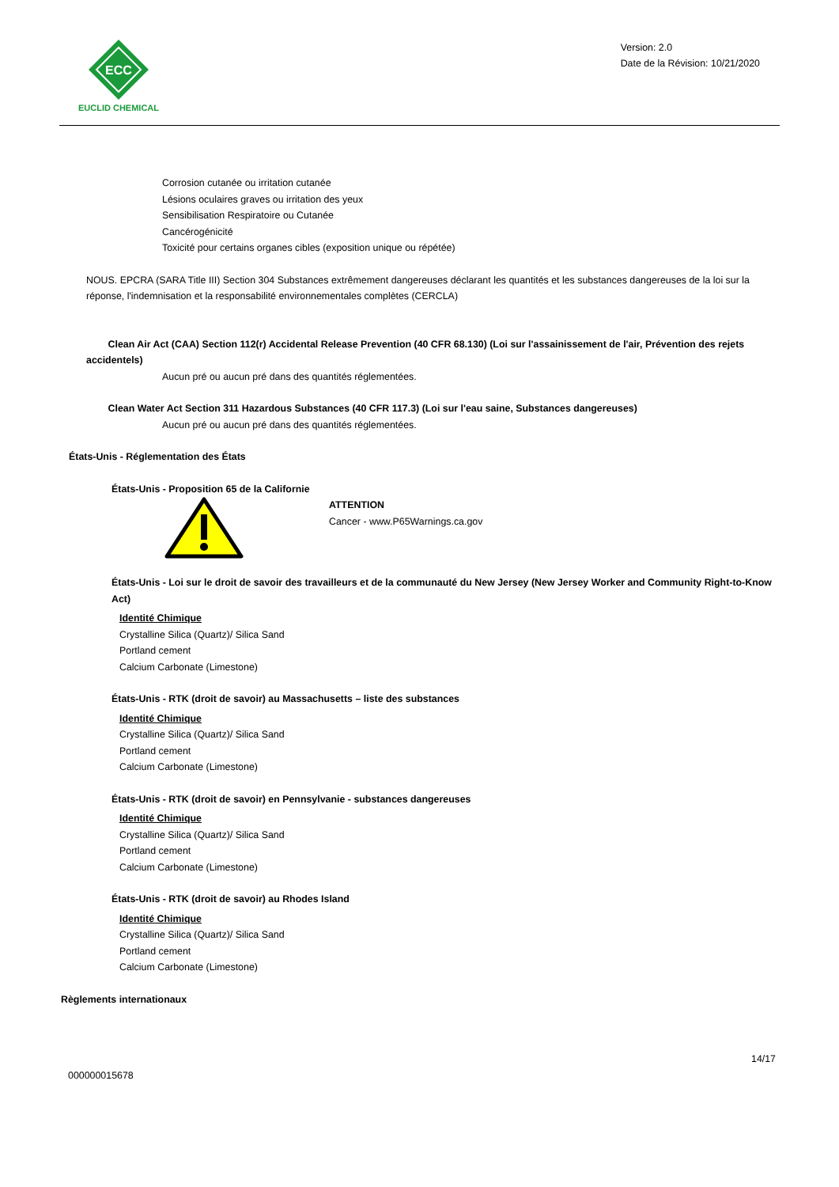ECC
EUCLID CHEMICAL
Version: 2.0
Date de la Révision: 10/21/2020
Corrosion cutanée ou irritation cutanée
Lésions oculaires graves ou irritation des yeux
Sensibilisation Respiratoire ou Cutanée
Cancérogénicité
Toxicité pour certains organes cibles (exposition unique ou répétée)
NOUS. EPCRA (SARA Title III) Section 304 Substances extrêmement dangereuses déclarant les quantités et les substances dangereuses de la loi sur la réponse, l'indemnisation et la responsabilité environnementales complètes (CERCLA)
Clean Air Act (CAA) Section 112(r) Accidental Release Prevention (40 CFR 68.130) (Loi sur l'assainissement de l'air, Prévention des rejets accidentels)
Aucun pré ou aucun pré dans des quantités réglementées.
Clean Water Act Section 311 Hazardous Substances (40 CFR 117.3) (Loi sur l'eau saine, Substances dangereuses)
Aucun pré ou aucun pré dans des quantités réglementées.
États-Unis - Réglementation des États
États-Unis - Proposition 65 de la Californie
ATTENTION
Cancer - www.P65Warnings.ca.gov
États-Unis - Loi sur le droit de savoir des travailleurs et de la communauté du New Jersey (New Jersey Worker and Community Right-to-Know Act)
Identité Chimique
Crystalline Silica (Quartz)/ Silica Sand
Portland cement
Calcium Carbonate (Limestone)
États-Unis - RTK (droit de savoir) au Massachusetts – liste des substances
Identité Chimique
Crystalline Silica (Quartz)/ Silica Sand
Portland cement
Calcium Carbonate (Limestone)
États-Unis - RTK (droit de savoir) en Pennsylvanie - substances dangereuses
Identité Chimique
Crystalline Silica (Quartz)/ Silica Sand
Portland cement
Calcium Carbonate (Limestone)
États-Unis - RTK (droit de savoir) au Rhodes Island
Identité Chimique
Crystalline Silica (Quartz)/ Silica Sand
Portland cement
Calcium Carbonate (Limestone)
Règlements internationaux
14/17
000000015678